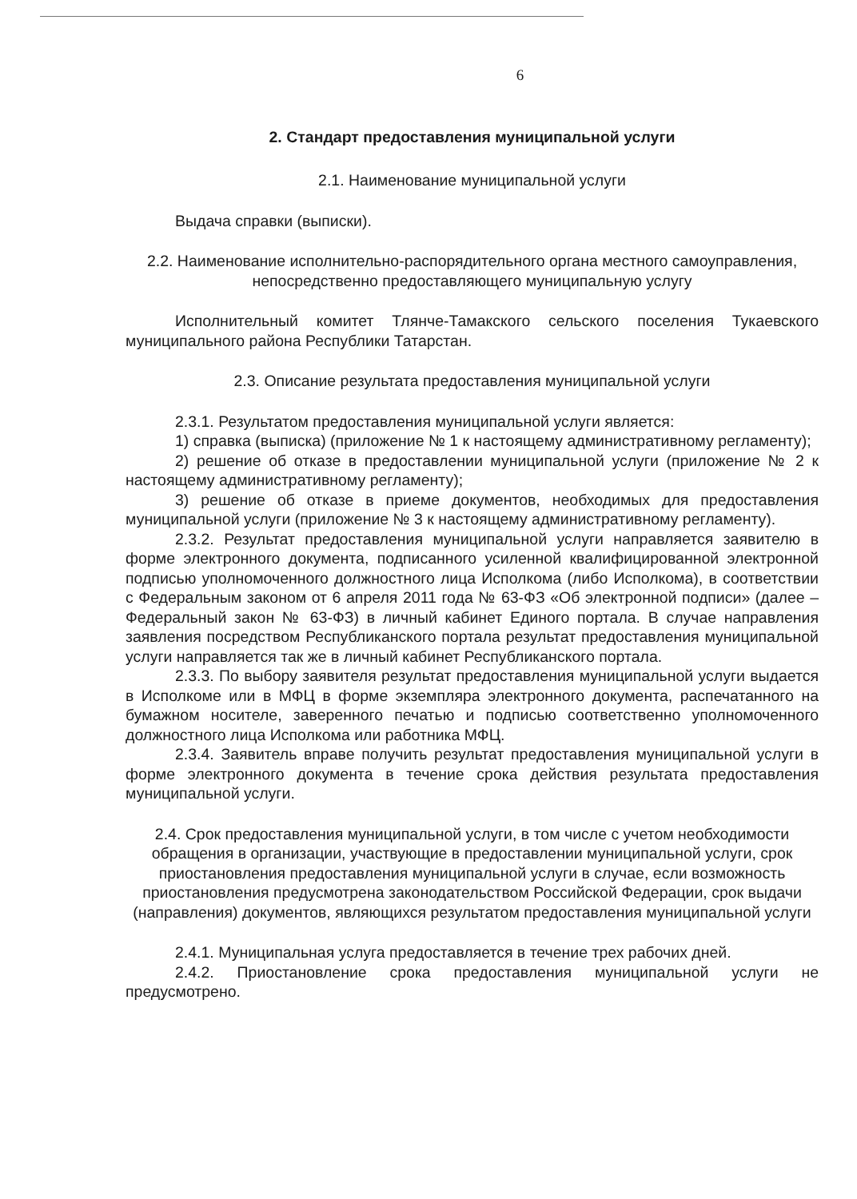6
2. Стандарт предоставления муниципальной услуги
2.1. Наименование муниципальной услуги
Выдача справки (выписки).
2.2. Наименование исполнительно-распорядительного органа местного самоуправления, непосредственно предоставляющего муниципальную услугу
Исполнительный комитет Тлянче-Тамакского сельского поселения Тукаевского муниципального района Республики Татарстан.
2.3. Описание результата предоставления муниципальной услуги
2.3.1. Результатом предоставления муниципальной услуги является:
1) справка (выписка) (приложение № 1 к настоящему административному регламенту);
2) решение об отказе в предоставлении муниципальной услуги (приложение № 2 к настоящему административному регламенту);
3) решение об отказе в приеме документов, необходимых для предоставления муниципальной услуги (приложение № 3 к настоящему административному регламенту).
2.3.2. Результат предоставления муниципальной услуги направляется заявителю в форме электронного документа, подписанного усиленной квалифицированной электронной подписью уполномоченного должностного лица Исполкома (либо Исполкома), в соответствии с Федеральным законом от 6 апреля 2011 года № 63-ФЗ «Об электронной подписи» (далее – Федеральный закон № 63-ФЗ) в личный кабинет Единого портала. В случае направления заявления посредством Республиканского портала результат предоставления муниципальной услуги направляется так же в личный кабинет Республиканского портала.
2.3.3. По выбору заявителя результат предоставления муниципальной услуги выдается в Исполкоме или в МФЦ в форме экземпляра электронного документа, распечатанного на бумажном носителе, заверенного печатью и подписью соответственно уполномоченного должностного лица Исполкома или работника МФЦ.
2.3.4. Заявитель вправе получить результат предоставления муниципальной услуги в форме электронного документа в течение срока действия результата предоставления муниципальной услуги.
2.4. Срок предоставления муниципальной услуги, в том числе с учетом необходимости обращения в организации, участвующие в предоставлении муниципальной услуги, срок приостановления предоставления муниципальной услуги в случае, если возможность приостановления предусмотрена законодательством Российской Федерации, срок выдачи (направления) документов, являющихся результатом предоставления муниципальной услуги
2.4.1. Муниципальная услуга предоставляется в течение трех рабочих дней.
2.4.2. Приостановление срока предоставления муниципальной услуги не предусмотрено.